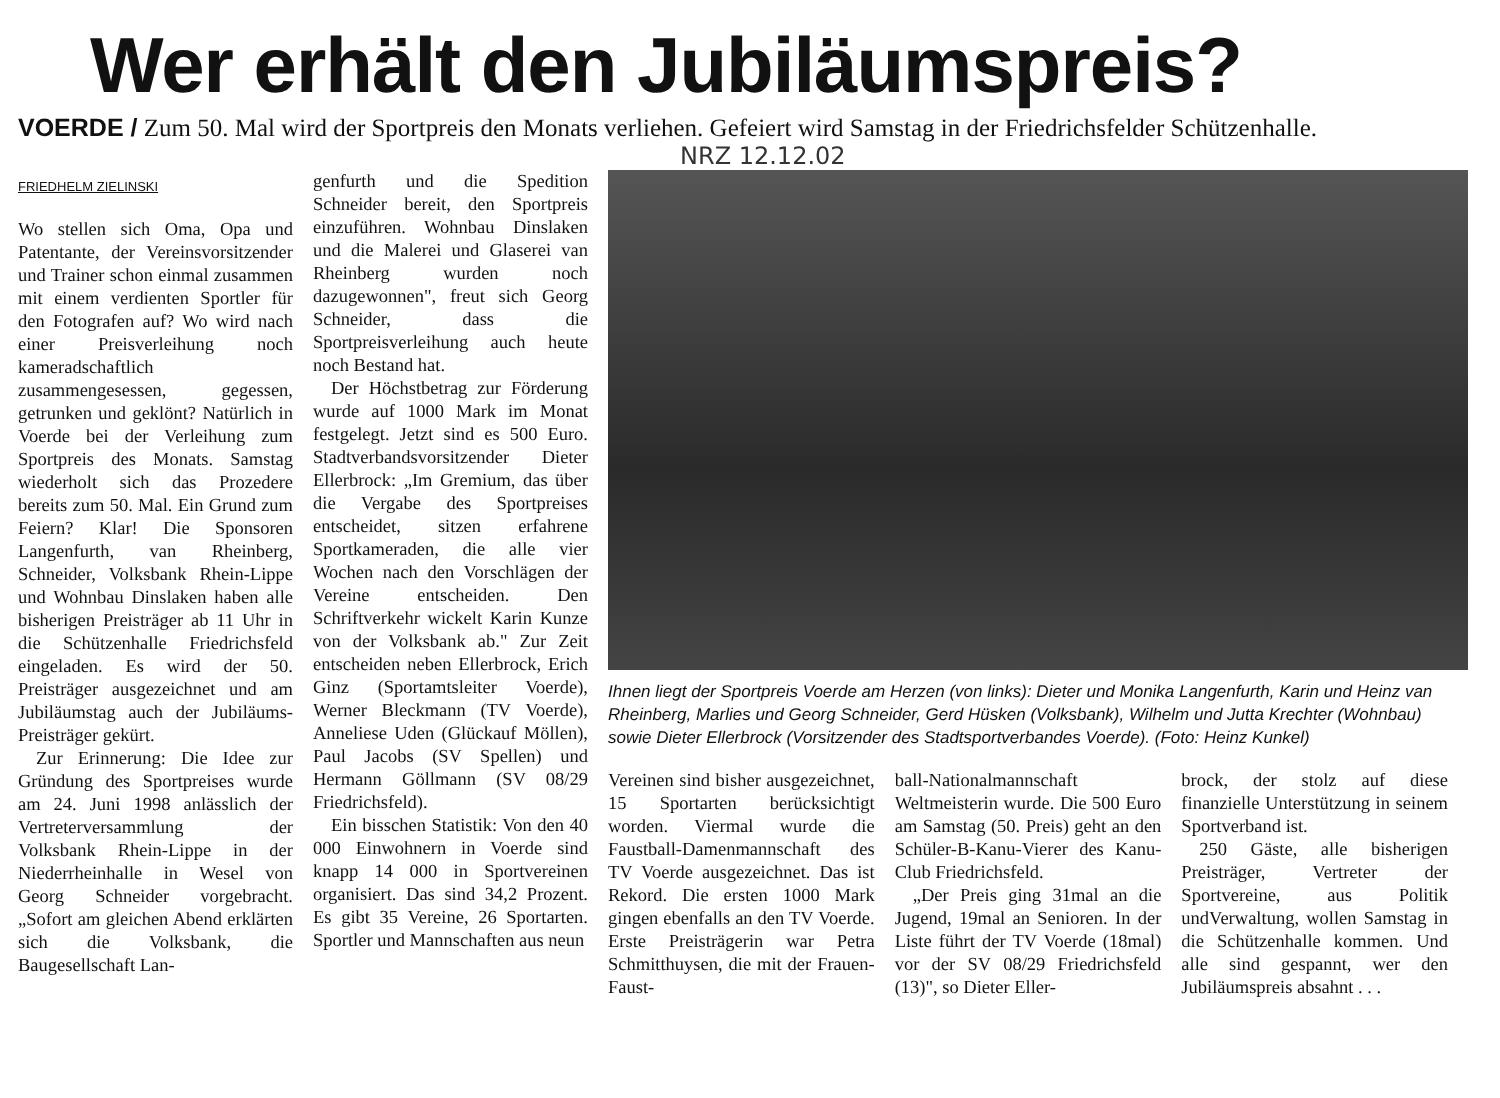Wer erhält den Jubiläumspreis?
VOERDE / Zum 50. Mal wird der Sportpreis den Monats verliehen. Gefeiert wird Samstag in der Friedrichsfelder Schützenhalle.
NRZ 12.12.02
FRIEDHELM ZIELINSKI
Wo stellen sich Oma, Opa und Patentante, der Vereinsvorsitzender und Trainer schon einmal zusammen mit einem verdienten Sportler für den Fotografen auf? Wo wird nach einer Preisverleihung noch kameradschaftlich zusammengesessen, gegessen, getrunken und geklönt? Natürlich in Voerde bei der Verleihung zum Sportpreis des Monats. Samstag wiederholt sich das Prozedere bereits zum 50. Mal. Ein Grund zum Feiern? Klar! Die Sponsoren Langenfurth, van Rheinberg, Schneider, Volksbank Rhein-Lippe und Wohnbau Dinslaken haben alle bisherigen Preisträger ab 11 Uhr in die Schützenhalle Friedrichsfeld eingeladen. Es wird der 50. Preisträger ausgezeichnet und am Jubiläumstag auch der Jubiläums-Preisträger gekürt.
Zur Erinnerung: Die Idee zur Gründung des Sportpreises wurde am 24. Juni 1998 anlässlich der Vertreterversammlung der Volksbank Rhein-Lippe in der Niederrheinhalle in Wesel von Georg Schneider vorgebracht. „Sofort am gleichen Abend erklärten sich die Volksbank, die Baugesellschaft Lan-
genfurth und die Spedition Schneider bereit, den Sportpreis einzuführen. Wohnbau Dinslaken und die Malerei und Glaserei van Rheinberg wurden noch dazugewonnen", freut sich Georg Schneider, dass die Sportpreisverleihung auch heute noch Bestand hat.
Der Höchstbetrag zur Förderung wurde auf 1000 Mark im Monat festgelegt. Jetzt sind es 500 Euro. Stadtverbandsvorsitzender Dieter Ellerbrock: „Im Gremium, das über die Vergabe des Sportpreises entscheidet, sitzen erfahrene Sportkameraden, die alle vier Wochen nach den Vorschlägen der Vereine entscheiden. Den Schriftverkehr wickelt Karin Kunze von der Volksbank ab." Zur Zeit entscheiden neben Ellerbrock, Erich Ginz (Sportamtsleiter Voerde), Werner Bleckmann (TV Voerde), Anneliese Uden (Glückauf Möllen), Paul Jacobs (SV Spellen) und Hermann Göllmann (SV 08/29 Friedrichsfeld).
Ein bisschen Statistik: Von den 40 000 Einwohnern in Voerde sind knapp 14 000 in Sportvereinen organisiert. Das sind 34,2 Prozent. Es gibt 35 Vereine, 26 Sportarten. Sportler und Mannschaften aus neun
Ihnen liegt der Sportpreis Voerde am Herzen (von links): Dieter und Monika Langenfurth, Karin und Heinz van Rheinberg, Marlies und Georg Schneider, Gerd Hüsken (Volksbank), Wilhelm und Jutta Krechter (Wohnbau) sowie Dieter Ellerbrock (Vorsitzender des Stadtsportverbandes Voerde). (Foto: Heinz Kunkel)
Vereinen sind bisher ausgezeichnet, 15 Sportarten berücksichtigt worden. Viermal wurde die Faustball-Damenmannschaft des TV Voerde ausgezeichnet. Das ist Rekord. Die ersten 1000 Mark gingen ebenfalls an den TV Voerde. Erste Preisträgerin war Petra Schmitthuysen, die mit der Frauen-Faust-
ball-Nationalmannschaft Weltmeisterin wurde. Die 500 Euro am Samstag (50. Preis) geht an den Schüler-B-Kanu-Vierer des Kanu-Club Friedrichsfeld.
„Der Preis ging 31mal an die Jugend, 19mal an Senioren. In der Liste führt der TV Voerde (18mal) vor der SV 08/29 Friedrichsfeld (13)", so Dieter Eller-
brock, der stolz auf diese finanzielle Unterstützung in seinem Sportverband ist.
250 Gäste, alle bisherigen Preisträger, Vertreter der Sportvereine, aus Politik undVerwaltung, wollen Samstag in die Schützenhalle kommen. Und alle sind gespannt, wer den Jubiläumspreis absahnt . . .